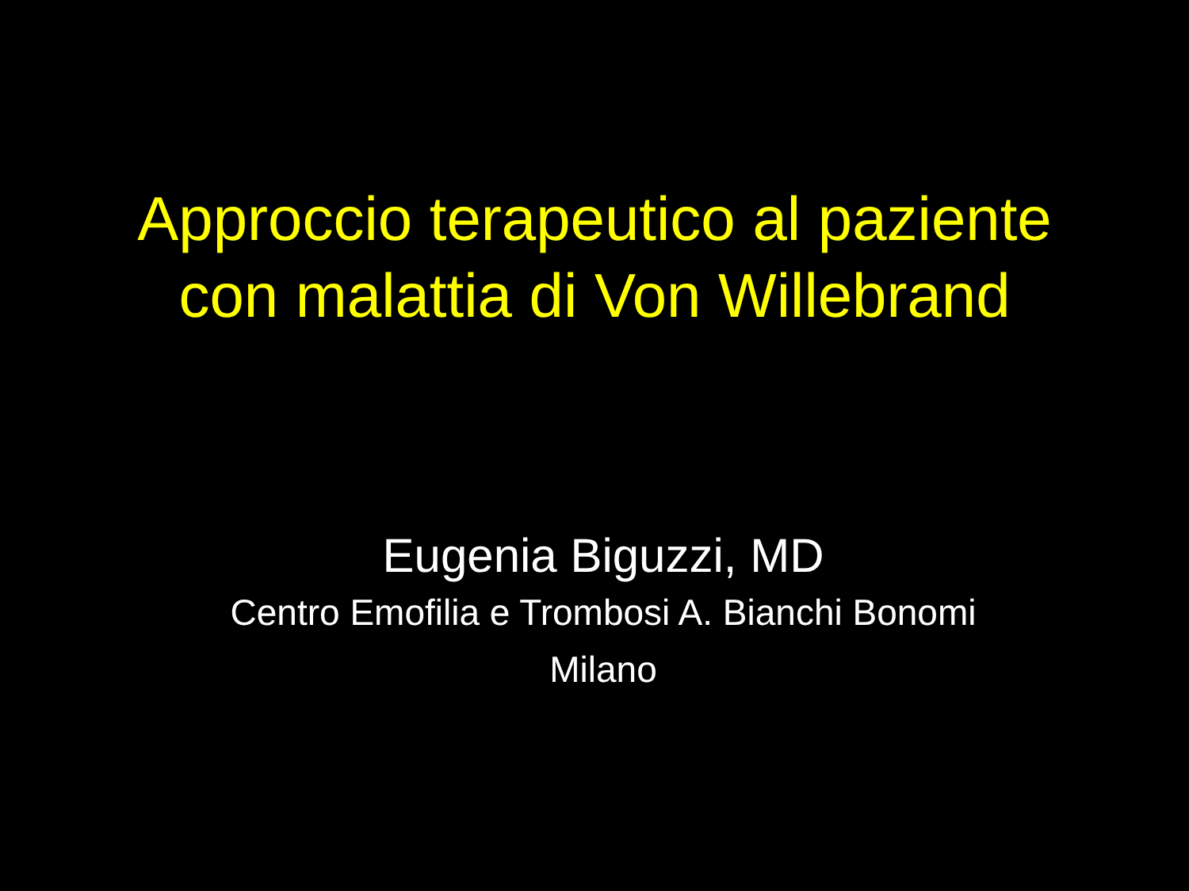Approccio terapeutico al paziente
con malattia di Von Willebrand
Eugenia Biguzzi, MD
Centro Emofilia e Trombosi A. Bianchi Bonomi
Milano